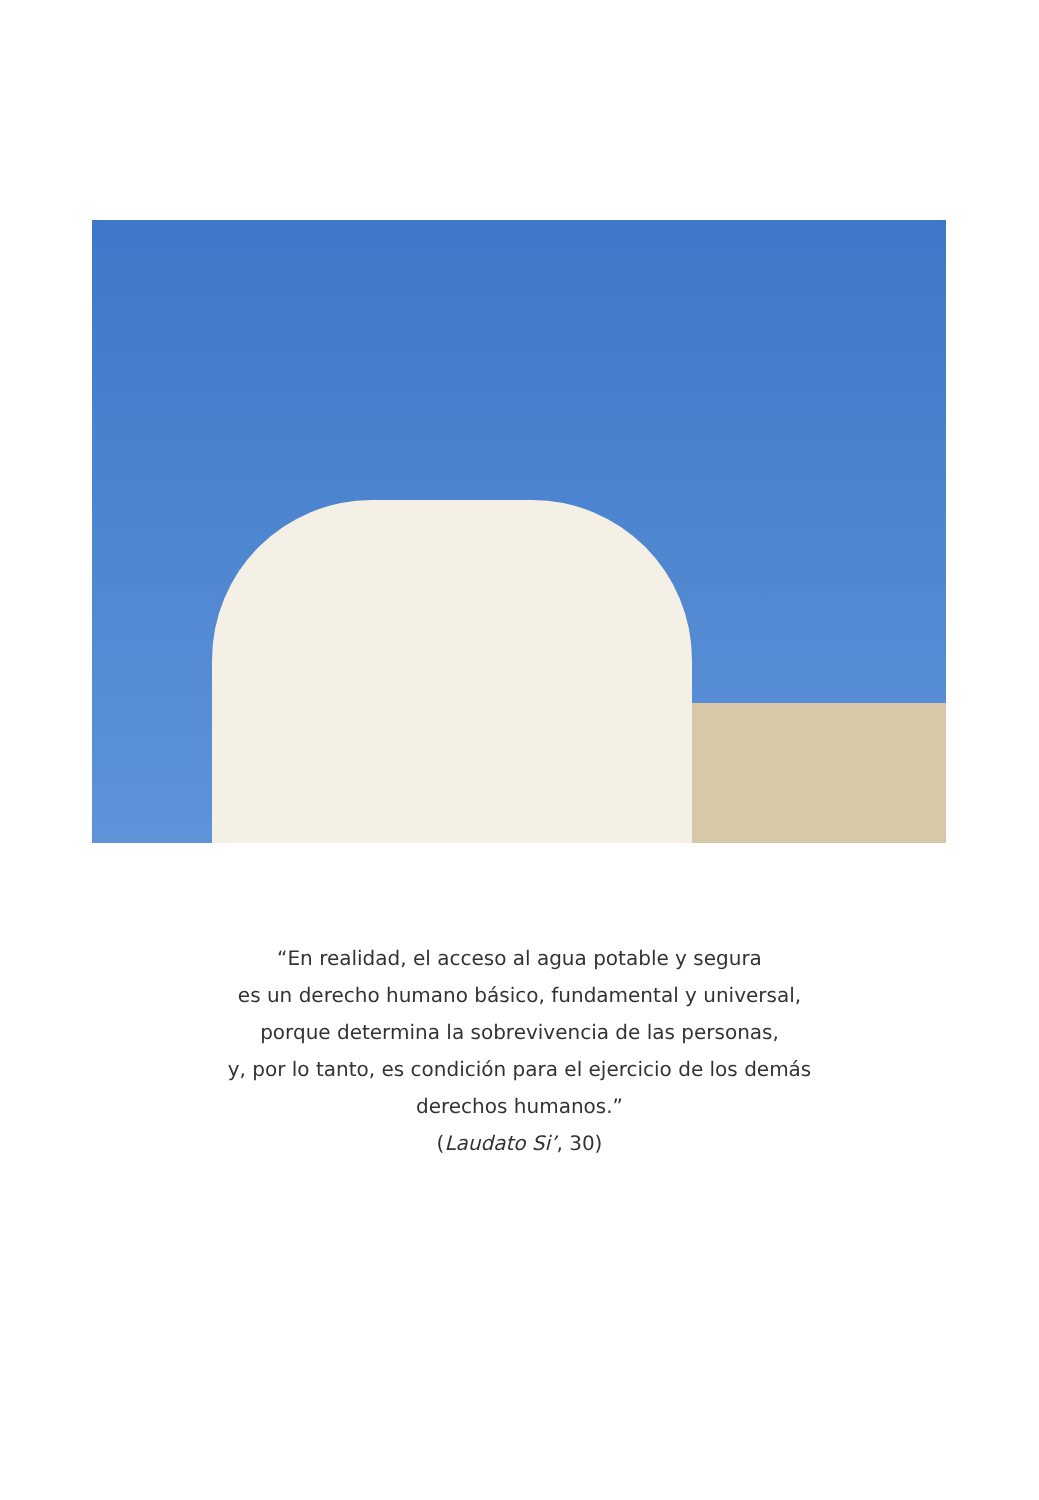“En realidad, el acceso al agua potable y segura
es un derecho humano básico, fundamental y universal,
porque determina la sobrevivencia de las personas,
y, por lo tanto, es condición para el ejercicio de los demás
derechos humanos.”
(Laudato Si’, 30)